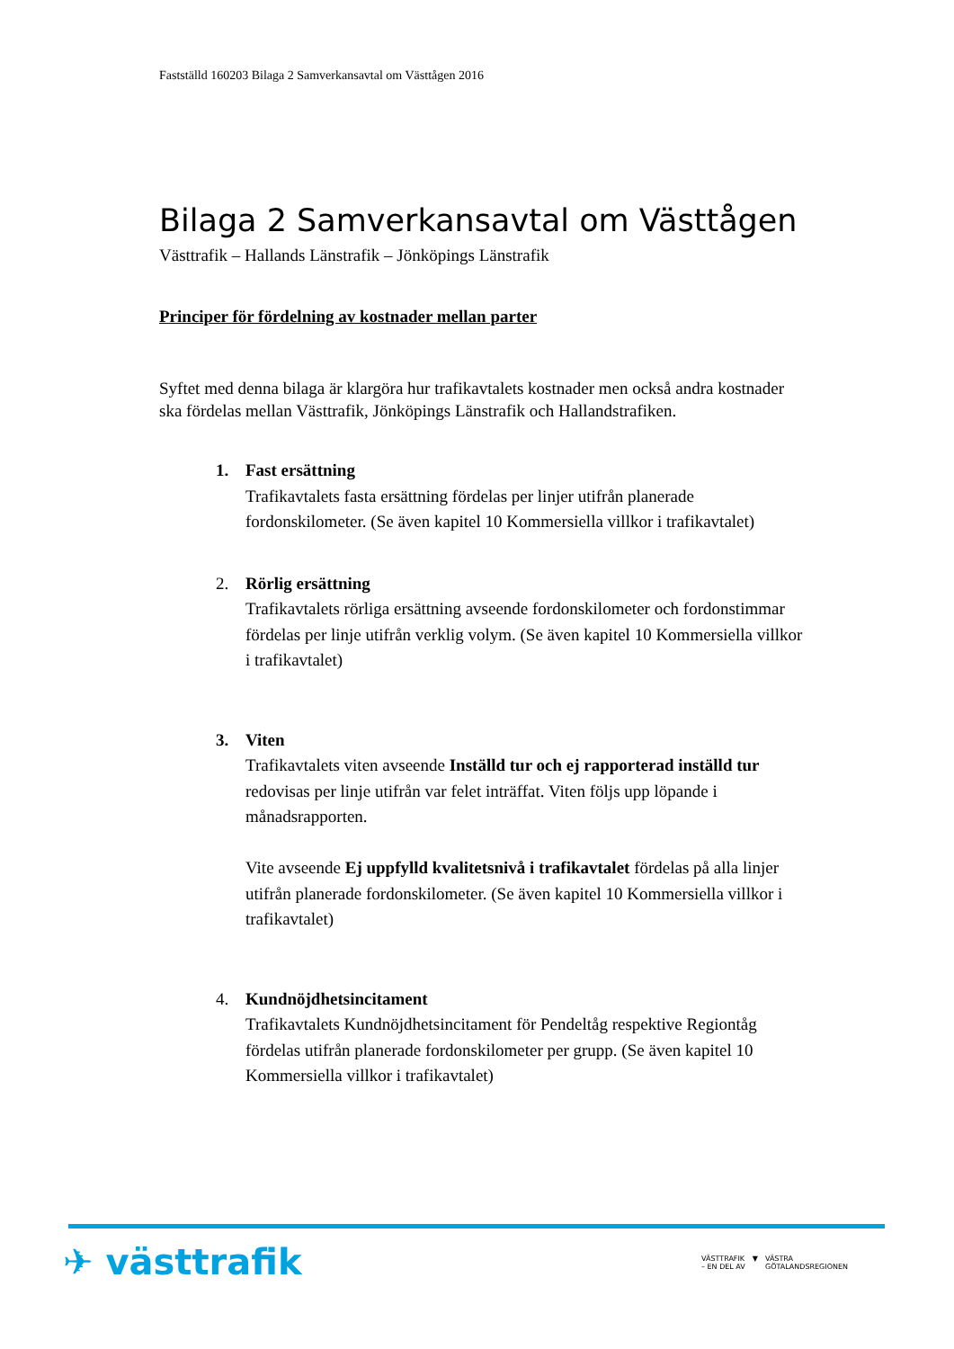Fastställd 160203 Bilaga 2 Samverkansavtal om Västtågen 2016
Bilaga 2 Samverkansavtal om Västtågen
Västtrafik – Hallands Länstrafik – Jönköpings Länstrafik
Principer för fördelning av kostnader mellan parter
Syftet med denna bilaga är klargöra hur trafikavtalets kostnader men också andra kostnader ska fördelas mellan Västtrafik, Jönköpings Länstrafik och Hallandstrafiken.
1. Fast ersättning
Trafikavtalets fasta ersättning fördelas per linjer utifrån planerade fordonskilometer. (Se även kapitel 10 Kommersiella villkor i trafikavtalet)
2. Rörlig ersättning
Trafikavtalets rörliga ersättning avseende fordonskilometer och fordonstimmar fördelas per linje utifrån verklig volym. (Se även kapitel 10 Kommersiella villkor i trafikavtalet)
3. Viten
Trafikavtalets viten avseende Inställd tur och ej rapporterad inställd tur redovisas per linje utifrån var felet inträffat. Viten följs upp löpande i månadsrapporten.
Vite avseende Ej uppfylld kvalitetsnivå i trafikavtalet fördelas på alla linjer utifrån planerade fordonskilometer. (Se även kapitel 10 Kommersiella villkor i trafikavtalet)
4. Kundnöjdhetsincitament
Trafikavtalets Kundnöjdhetsincitament för Pendeltåg respektive Regiontåg fördelas utifrån planerade fordonskilometer per grupp. (Se även kapitel 10 Kommersiella villkor i trafikavtalet)
✈ västtrafik
VÄSTTRAFIK
– EN DEL AV ▼ VÄSTRA
GÖTALANDSREGIONEN